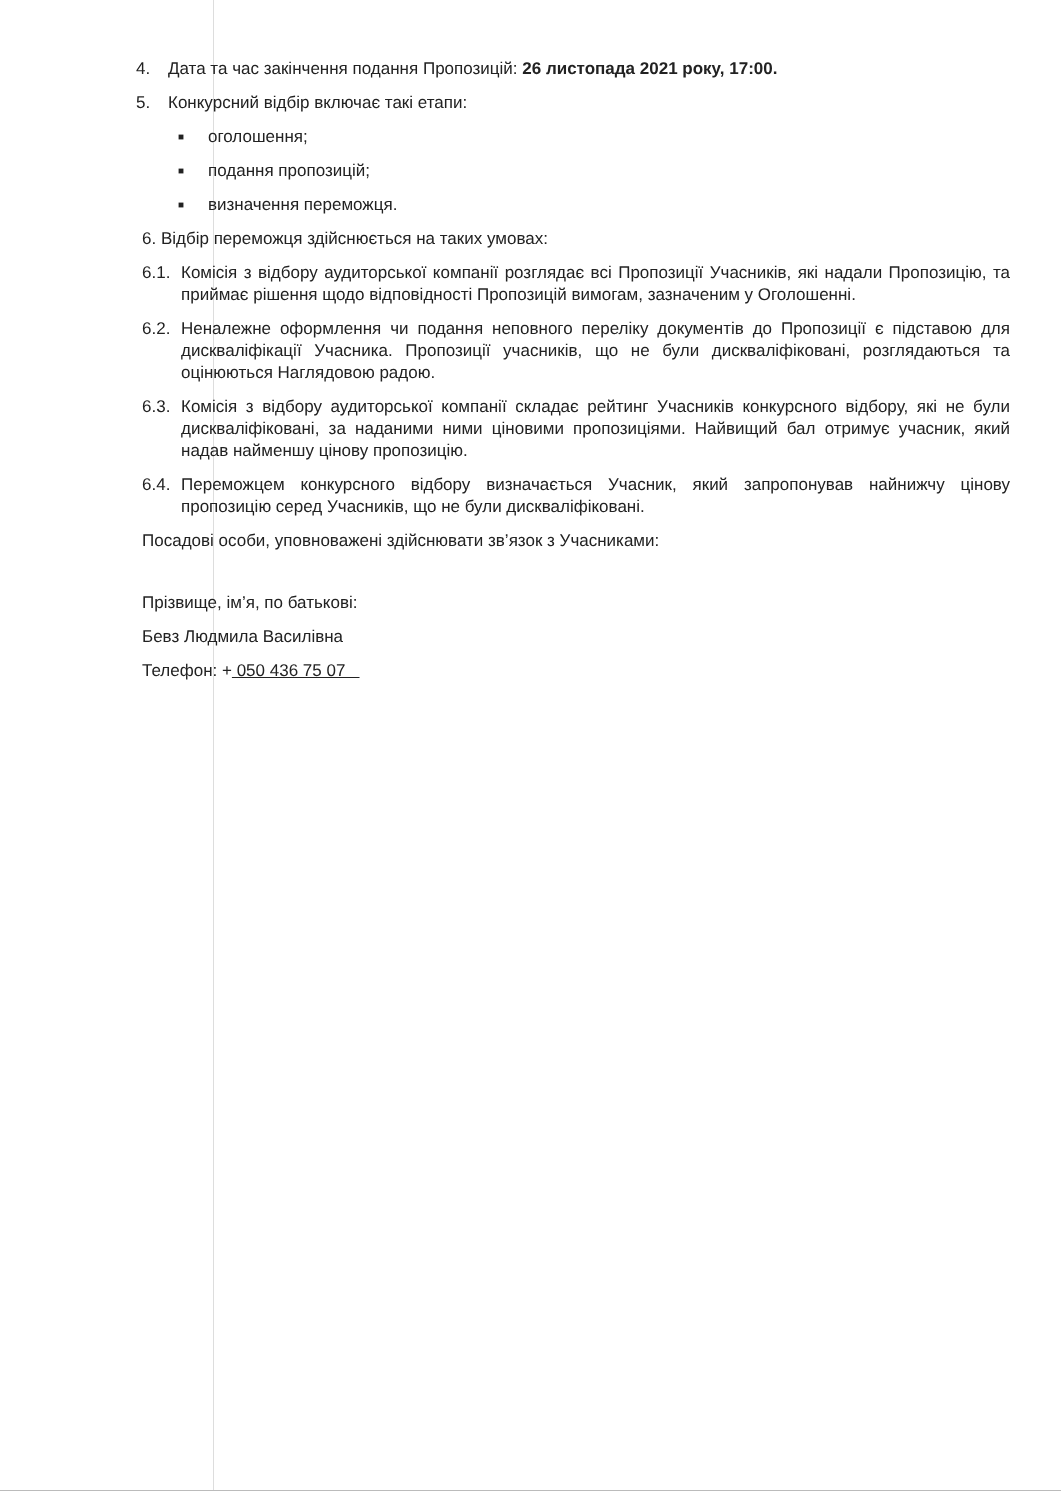4. Дата та час закінчення подання Пропозицій: 26 листопада 2021 року, 17:00.
5. Конкурсний відбір включає такі етапи:
■ оголошення;
■ подання пропозицій;
■ визначення переможця.
6. Відбір переможця здійснюється на таких умовах:
6.1. Комісія з відбору аудиторської компанії розглядає всі Пропозиції Учасників, які надали Пропозицію, та приймає рішення щодо відповідності Пропозицій вимогам, зазначеним у Оголошенні.
6.2. Неналежне оформлення чи подання неповного переліку документів до Пропозиції є підставою для дискваліфікації Учасника. Пропозиції учасників, що не були дискваліфіковані, розглядаються та оцінюються Наглядовою радою.
6.3. Комісія з відбору аудиторської компанії складає рейтинг Учасників конкурсного відбору, які не були дискваліфіковані, за наданими ними ціновими пропозиціями. Найвищий бал отримує учасник, який надав найменшу цінову пропозицію.
6.4. Переможцем конкурсного відбору визначається Учасник, який запропонував найнижчу цінову пропозицію серед Учасників, що не були дискваліфіковані.
Посадові особи, уповноважені здійснювати зв’язок з Учасниками:
Прізвище, ім’я, по батькові:
Бевз Людмила Василівна
Телефон: + 050 436 75 07